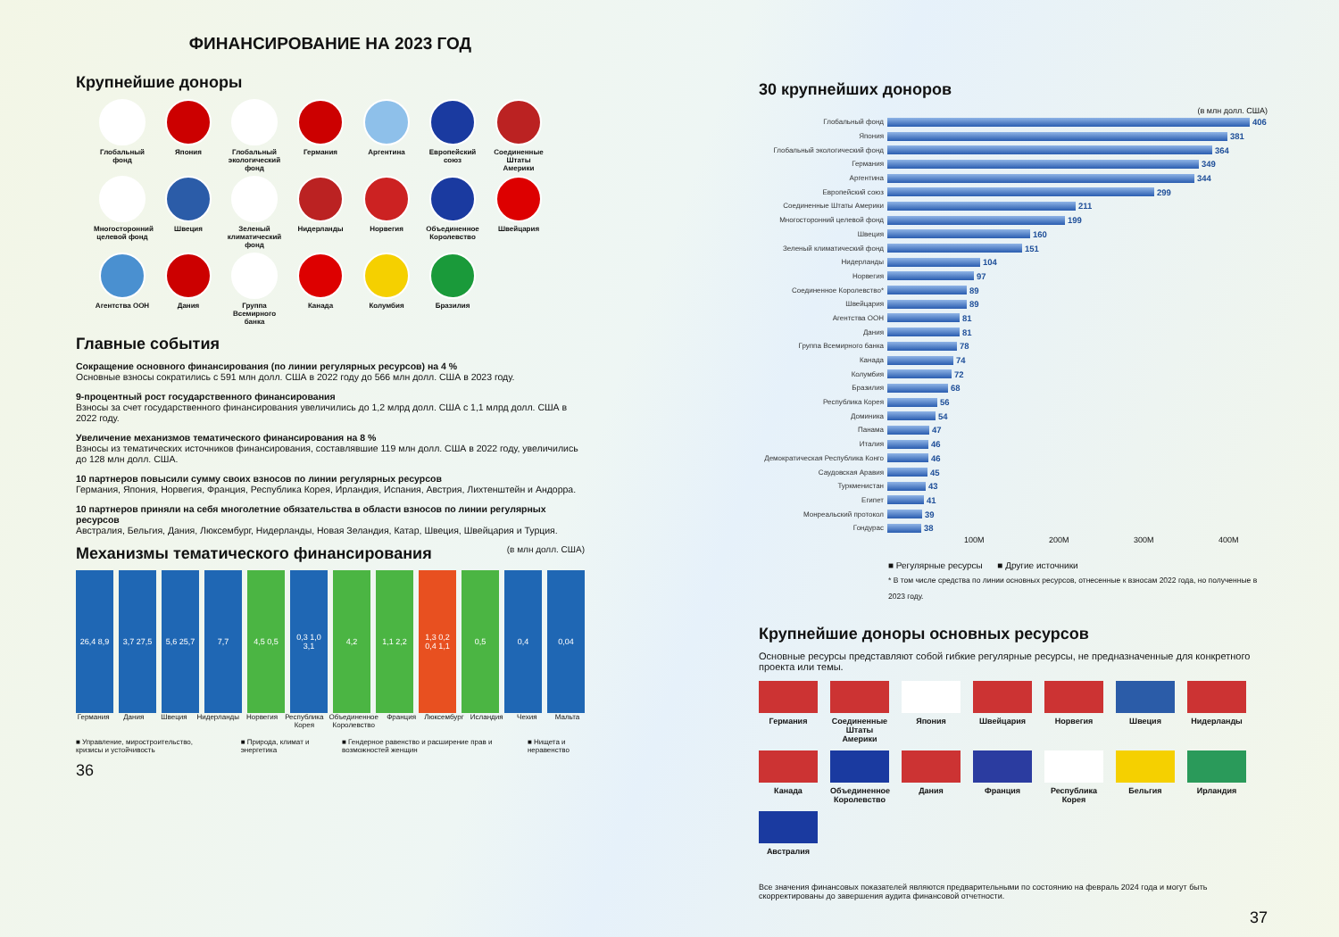ФИНАНСИРОВАНИЕ НА 2023 ГОД
Крупнейшие доноры
Глобальный фонд
Япония
Глобальный экологический фонд
Германия
Аргентина
Европейский союз
Соединенные Штаты Америки
Многосторонний целевой фонд
Швеция
Зеленый климатический фонд
Нидерланды
Норвегия
Объединенное Королевство
Швейцария
Агентства ООН
Дания
Группа Всемирного банка
Канада
Колумбия
Бразилия
Главные события
Сокращение основного финансирования (по линии регулярных ресурсов) на 4 %
Основные взносы сократились с 591 млн долл. США в 2022 году до 566 млн долл. США в 2023 году.
9-процентный рост государственного финансирования
Взносы за счет государственного финансирования увеличились до 1,2 млрд долл. США с 1,1 млрд долл. США в 2022 году.
Увеличение механизмов тематического финансирования на 8 %
Взносы из тематических источников финансирования, составлявшие 119 млн долл. США в 2022 году, увеличились до 128 млн долл. США.
10 партнеров повысили сумму своих взносов по линии регулярных ресурсов
Германия, Япония, Норвегия, Франция, Республика Корея, Ирландия, Испания, Австрия, Лихтенштейн и Андорра.
10 партнеров приняли на себя многолетние обязательства в области взносов по линии регулярных ресурсов
Австралия, Бельгия, Дания, Люксембург, Нидерланды, Новая Зеландия, Катар, Швеция, Швейцария и Турция.
Механизмы тематического финансирования (в млн долл. США)
26,4 8,9
3,7 27,5
5,6 25,7
7,7
4,5 0,5
0,3 1,0 3,1
4,2
1,1 2,2
1,3 0,2 0,4 1,1
0,5
0,4
0,04
Германия Дания Швеция Нидерланды Норвегия Республика Корея Объединенное Королевство Франция Люксембург Исландия Чехия Мальта
■ Управление, миростроительство, кризисы и устойчивость ■ Природа, климат и энергетика ■ Гендерное равенство и расширение прав и возможностей женщин ■ Нищета и неравенство
36
30 крупнейших доноров
(в млн долл. США)
Глобальный фонд 406
Япония 381
Глобальный экологический фонд 364
Германия 349
Аргентина 344
Европейский союз 299
Соединенные Штаты Америки 211
Многосторонний целевой фонд 199
Швеция 160
Зеленый климатический фонд 151
Нидерланды 104
Норвегия 97
Соединенное Королевство* 89
Швейцария 89
Агентства ООН 81
Дания 81
Группа Всемирного банка 78
Канада 74
Колумбия 72
Бразилия 68
Республика Корея 56
Доминика 54
Панама 47
Италия 46
Демократическая Республика Конго 46
Саудовская Аравия 45
Туркменистан 43
Египет 41
Монреальский протокол 39
Гондурас 38
100M 200M 300M 400M
■ Регулярные ресурсы ■ Другие источники
* В том числе средства по линии основных ресурсов, отнесенные к взносам 2022 года, но полученные в 2023 году.
Крупнейшие доноры основных ресурсов
Основные ресурсы представляют собой гибкие регулярные ресурсы, не предназначенные для конкретного проекта или темы.
Германия
Соединенные Штаты Америки
Япония
Швейцария
Норвегия
Швеция
Нидерланды
Канада
Объединенное Королевство
Дания
Франция
Республика Корея
Бельгия
Ирландия
Австралия
Все значения финансовых показателей являются предварительными по состоянию на февраль 2024 года и могут быть скорректированы до завершения аудита финансовой отчетности.
37